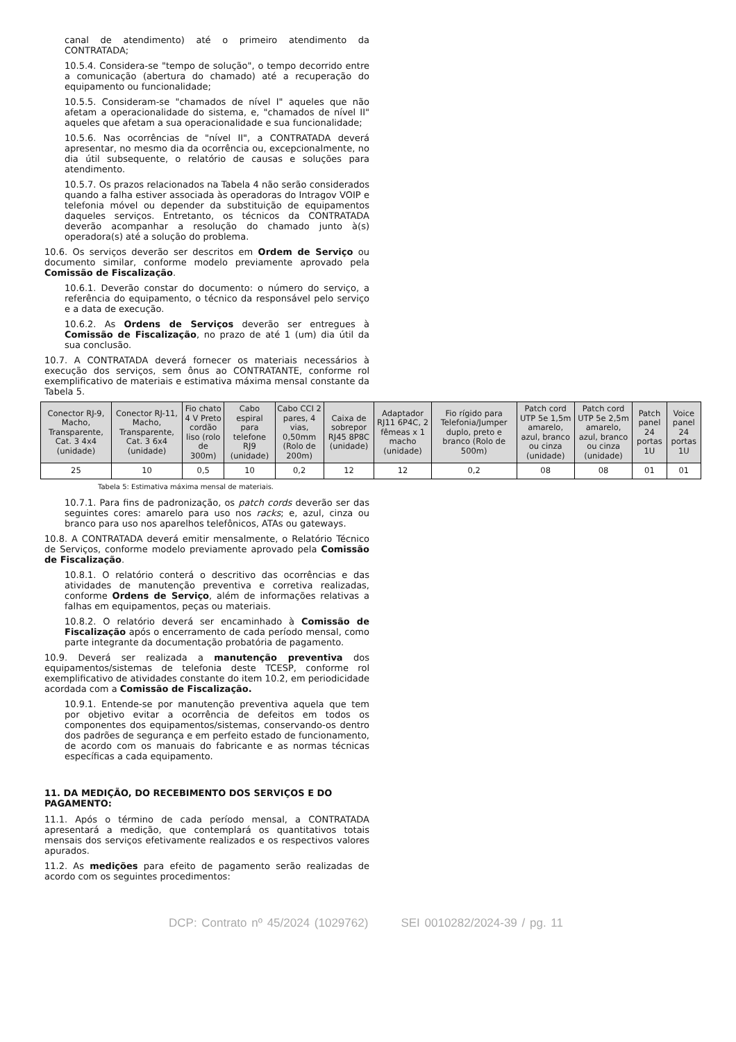canal de atendimento) até o primeiro atendimento da CONTRATADA;
10.5.4. Considera-se "tempo de solução", o tempo decorrido entre a comunicação (abertura do chamado) até a recuperação do equipamento ou funcionalidade;
10.5.5. Consideram-se "chamados de nível I" aqueles que não afetam a operacionalidade do sistema, e, "chamados de nível II" aqueles que afetam a sua operacionalidade e sua funcionalidade;
10.5.6. Nas ocorrências de "nível II", a CONTRATADA deverá apresentar, no mesmo dia da ocorrência ou, excepcionalmente, no dia útil subsequente, o relatório de causas e soluções para atendimento.
10.5.7. Os prazos relacionados na Tabela 4 não serão considerados quando a falha estiver associada às operadoras do Intragov VOIP e telefonia móvel ou depender da substituição de equipamentos daqueles serviços. Entretanto, os técnicos da CONTRATADA deverão acompanhar a resolução do chamado junto à(s) operadora(s) até a solução do problema.
10.6. Os serviços deverão ser descritos em Ordem de Serviço ou documento similar, conforme modelo previamente aprovado pela Comissão de Fiscalização.
10.6.1. Deverão constar do documento: o número do serviço, a referência do equipamento, o técnico da responsável pelo serviço e a data de execução.
10.6.2. As Ordens de Serviços deverão ser entregues à Comissão de Fiscalização, no prazo de até 1 (um) dia útil da sua conclusão.
10.7. A CONTRATADA deverá fornecer os materiais necessários à execução dos serviços, sem ônus ao CONTRATANTE, conforme rol exemplificativo de materiais e estimativa máxima mensal constante da Tabela 5.
| Conector RJ-9, Macho, Transparente, Cat. 3 4x4 (unidade) | Conector RJ-11, Macho, Transparente, Cat. 3 6x4 (unidade) | Fio chato 4 V Preto cordão liso (rolo de 300m) | Cabo espiral para telefone RJ9 (unidade) | Cabo CCI 2 pares, 4 vias, 0,50mm (Rolo de 200m) | Caixa de sobrepor RJ45 8P8C (unidade) | Adaptador RJ11 6P4C, 2 fêmeas x 1 macho (unidade) | Fio rígido para Telefonia/Jumper duplo, preto e branco (Rolo de 500m) | Patch cord UTP 5e 1,5m amarelo, azul, branco ou cinza (unidade) | Patch cord UTP 5e 2,5m amarelo, azul, branco ou cinza (unidade) | Patch panel 24 portas 1U | Voice panel 24 portas 1U |
| --- | --- | --- | --- | --- | --- | --- | --- | --- | --- | --- | --- |
| 25 | 10 | 0,5 | 10 | 0,2 | 12 | 12 | 0,2 | 08 | 08 | 01 | 01 |
Tabela 5: Estimativa máxima mensal de materiais.
10.7.1. Para fins de padronização, os patch cords deverão ser das seguintes cores: amarelo para uso nos racks; e, azul, cinza ou branco para uso nos aparelhos telefônicos, ATAs ou gateways.
10.8. A CONTRATADA deverá emitir mensalmente, o Relatório Técnico de Serviços, conforme modelo previamente aprovado pela Comissão de Fiscalização.
10.8.1. O relatório conterá o descritivo das ocorrências e das atividades de manutenção preventiva e corretiva realizadas, conforme Ordens de Serviço, além de informações relativas a falhas em equipamentos, peças ou materiais.
10.8.2. O relatório deverá ser encaminhado à Comissão de Fiscalização após o encerramento de cada período mensal, como parte integrante da documentação probatória de pagamento.
10.9. Deverá ser realizada a manutenção preventiva dos equipamentos/sistemas de telefonia deste TCESP, conforme rol exemplificativo de atividades constante do item 10.2, em periodicidade acordada com a Comissão de Fiscalização.
10.9.1. Entende-se por manutenção preventiva aquela que tem por objetivo evitar a ocorrência de defeitos em todos os componentes dos equipamentos/sistemas, conservando-os dentro dos padrões de segurança e em perfeito estado de funcionamento, de acordo com os manuais do fabricante e as normas técnicas específicas a cada equipamento.
11. DA MEDIÇÃO, DO RECEBIMENTO DOS SERVIÇOS E DO PAGAMENTO:
11.1. Após o término de cada período mensal, a CONTRATADA apresentará a medição, que contemplará os quantitativos totais mensais dos serviços efetivamente realizados e os respectivos valores apurados.
11.2. As medições para efeito de pagamento serão realizadas de acordo com os seguintes procedimentos:
DCP: Contrato nº 45/2024 (1029762) SEI 0010282/2024-39 / pg. 11